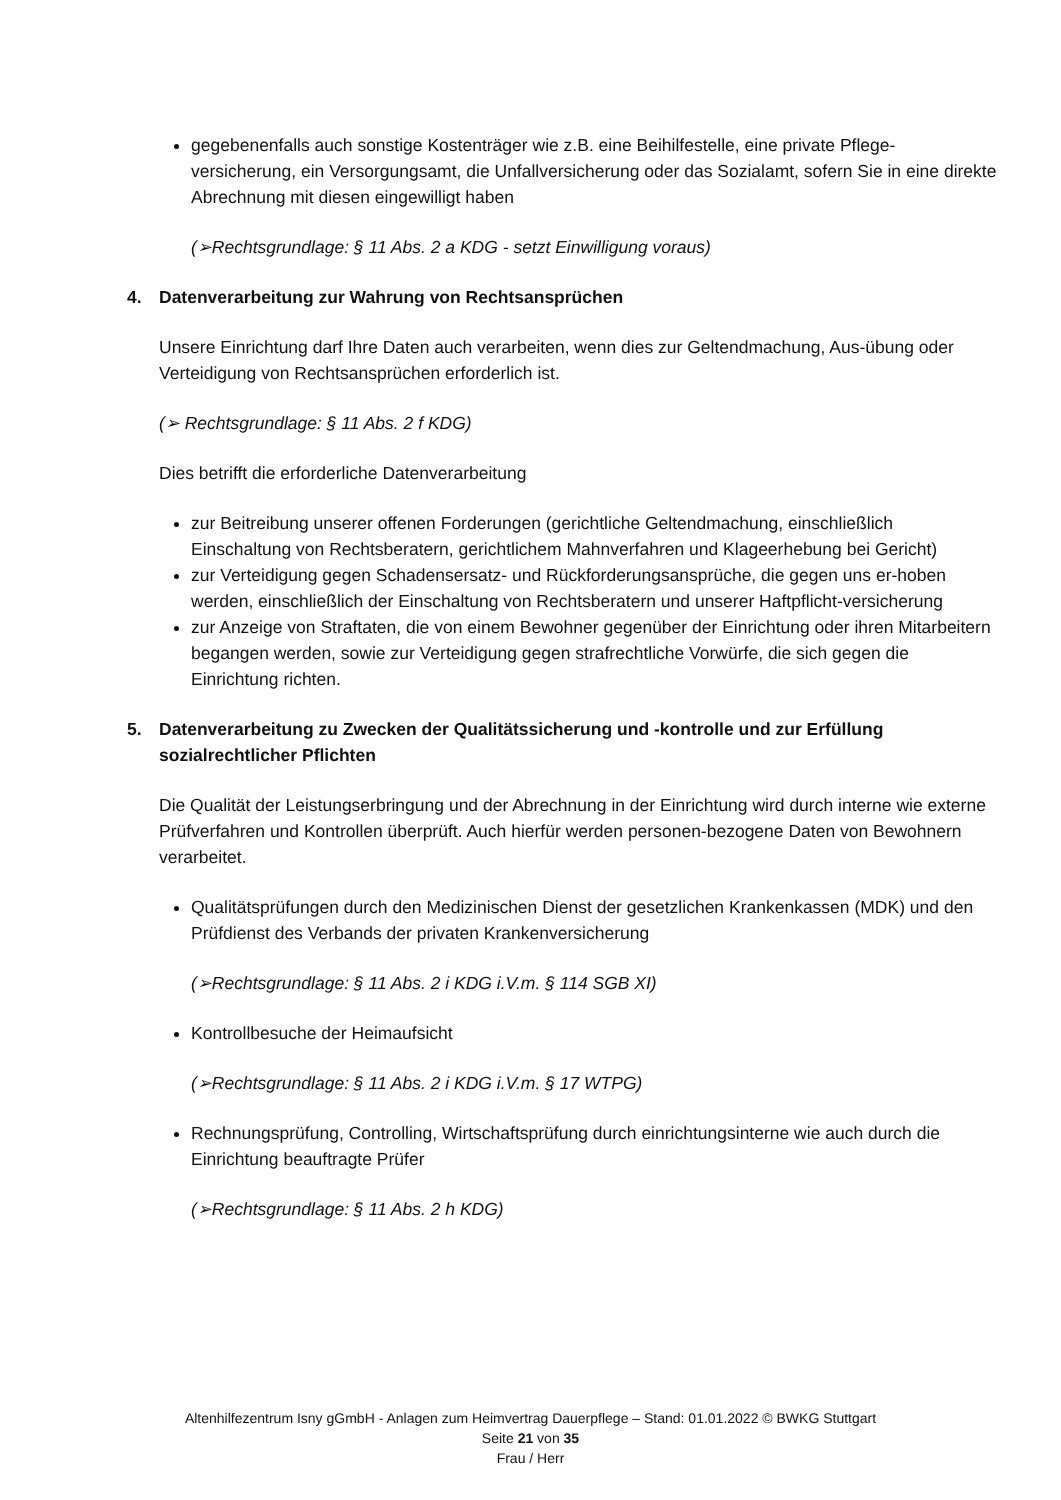gegebenenfalls auch sonstige Kostenträger wie z.B. eine Beihilfestelle, eine private Pflege-versicherung, ein Versorgungsamt, die Unfallversicherung oder das Sozialamt, sofern Sie in eine direkte Abrechnung mit diesen eingewilligt haben
(➢Rechtsgrundlage: § 11 Abs. 2 a KDG - setzt Einwilligung voraus)
4. Datenverarbeitung zur Wahrung von Rechtsansprüchen
Unsere Einrichtung darf Ihre Daten auch verarbeiten, wenn dies zur Geltendmachung, Aus-übung oder Verteidigung von Rechtsansprüchen erforderlich ist.
(➢ Rechtsgrundlage: § 11 Abs. 2 f KDG)
Dies betrifft die erforderliche Datenverarbeitung
zur Beitreibung unserer offenen Forderungen (gerichtliche Geltendmachung, einschließlich Einschaltung von Rechtsberatern, gerichtlichem Mahnverfahren und Klageerhebung bei Gericht)
zur Verteidigung gegen Schadensersatz- und Rückforderungsansprüche, die gegen uns er-hoben werden, einschließlich der Einschaltung von Rechtsberatern und unserer Haftpflicht-versicherung
zur Anzeige von Straftaten, die von einem Bewohner gegenüber der Einrichtung oder ihren Mitarbeitern begangen werden, sowie zur Verteidigung gegen strafrechtliche Vorwürfe, die sich gegen die Einrichtung richten.
5. Datenverarbeitung zu Zwecken der Qualitätssicherung und -kontrolle und zur Erfüllung sozialrechtlicher Pflichten
Die Qualität der Leistungserbringung und der Abrechnung in der Einrichtung wird durch interne wie externe Prüfverfahren und Kontrollen überprüft. Auch hierfür werden personen-bezogene Daten von Bewohnern verarbeitet.
Qualitätsprüfungen durch den Medizinischen Dienst der gesetzlichen Krankenkassen (MDK) und den Prüfdienst des Verbands der privaten Krankenversicherung
(➢Rechtsgrundlage: § 11 Abs. 2 i KDG i.V.m. § 114 SGB XI)
Kontrollbesuche der Heimaufsicht
(➢Rechtsgrundlage: § 11 Abs. 2 i KDG i.V.m. § 17 WTPG)
Rechnungsprüfung, Controlling, Wirtschaftsprüfung durch einrichtungsinterne wie auch durch die Einrichtung beauftragte Prüfer
(➢Rechtsgrundlage: § 11 Abs. 2 h KDG)
Altenhilfezentrum Isny gGmbH - Anlagen zum Heimvertrag Dauerpflege – Stand: 01.01.2022 © BWKG Stuttgart
Seite 21 von 35
Frau / Herr